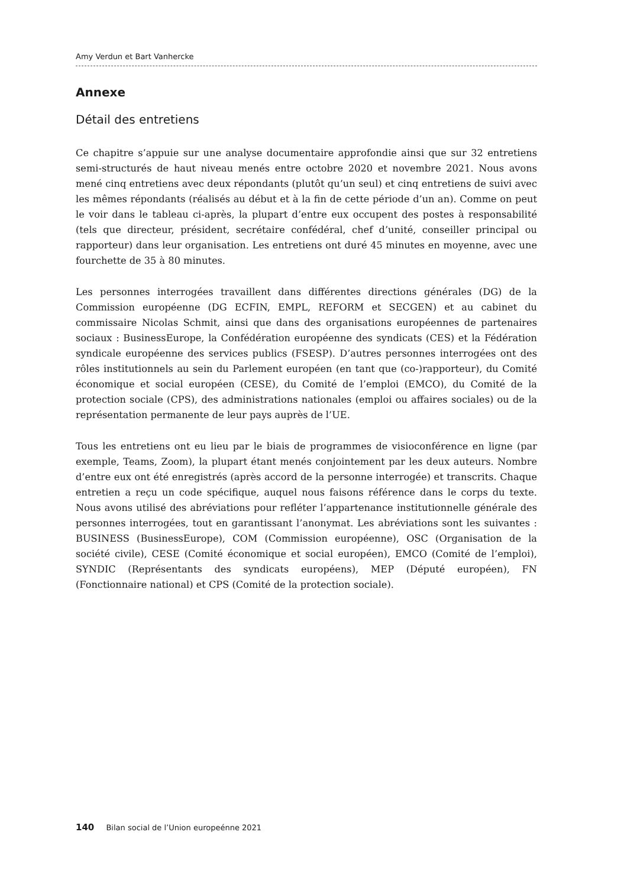Amy Verdun et Bart Vanhercke
Annexe
Détail des entretiens
Ce chapitre s’appuie sur une analyse documentaire approfondie ainsi que sur 32 entretiens semi-structurés de haut niveau menés entre octobre 2020 et novembre 2021. Nous avons mené cinq entretiens avec deux répondants (plutôt qu’un seul) et cinq entretiens de suivi avec les mêmes répondants (réalisés au début et à la fin de cette période d’un an). Comme on peut le voir dans le tableau ci-après, la plupart d’entre eux occupent des postes à responsabilité (tels que directeur, président, secrétaire confédéral, chef d’unité, conseiller principal ou rapporteur) dans leur organisation. Les entretiens ont duré 45 minutes en moyenne, avec une fourchette de 35 à 80 minutes.
Les personnes interrogées travaillent dans différentes directions générales (DG) de la Commission européenne (DG ECFIN, EMPL, REFORM et SECGEN) et au cabinet du commissaire Nicolas Schmit, ainsi que dans des organisations européennes de partenaires sociaux : BusinessEurope, la Confédération européenne des syndicats (CES) et la Fédération syndicale européenne des services publics (FSESP). D’autres personnes interrogées ont des rôles institutionnels au sein du Parlement européen (en tant que (co-)rapporteur), du Comité économique et social européen (CESE), du Comité de l’emploi (EMCO), du Comité de la protection sociale (CPS), des administrations nationales (emploi ou affaires sociales) ou de la représentation permanente de leur pays auprès de l’UE.
Tous les entretiens ont eu lieu par le biais de programmes de visioconférence en ligne (par exemple, Teams, Zoom), la plupart étant menés conjointement par les deux auteurs. Nombre d’entre eux ont été enregistrés (après accord de la personne interrogée) et transcrits. Chaque entretien a reçu un code spécifique, auquel nous faisons référence dans le corps du texte. Nous avons utilisé des abréviations pour refléter l’appartenance institutionnelle générale des personnes interrogées, tout en garantissant l’anonymat. Les abréviations sont les suivantes : BUSINESS (BusinessEurope), COM (Commission européenne), OSC (Organisation de la société civile), CESE (Comité économique et social européen), EMCO (Comité de l’emploi), SYNDIC (Représentants des syndicats européens), MEP (Député européen), FN (Fonctionnaire national) et CPS (Comité de la protection sociale).
140 Bilan social de l’Union europeénne 2021